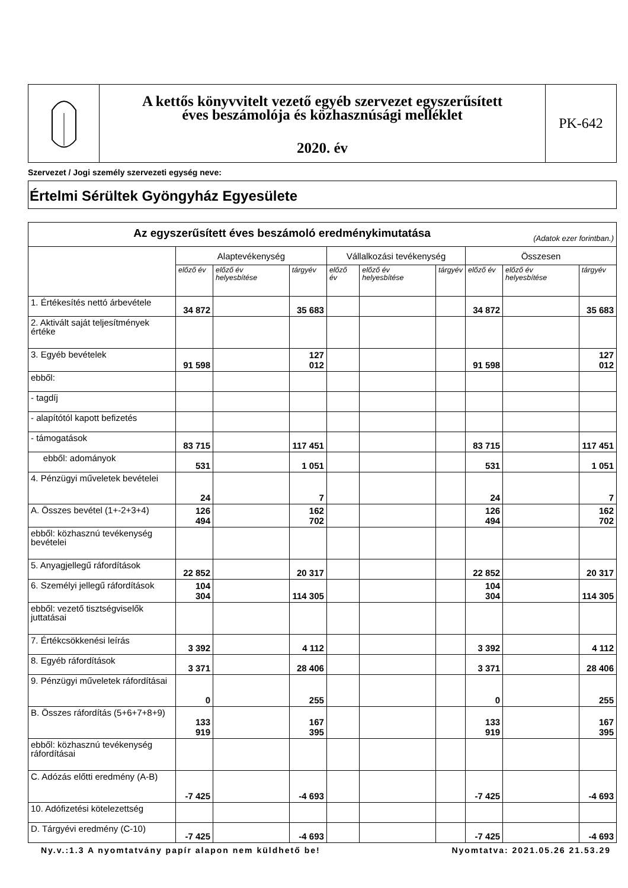A kettős könyvvitelt vezető egyéb szervezet egyszerűsített
éves beszámolója és közhasznúsági melléklet
2020. év
PK-642
Szervezet / Jogi személy szervezeti egység neve:
Értelmi Sérültek Gyöngyház Egyesülete
| Az egyszerűsített éves beszámoló eredménykimutatása (Adatok ezer forintban.) | | | | | | | | | |
| --- | --- | --- | --- | --- | --- | --- | --- | --- | --- |
| | Alaptevékenység | | | Vállalkozási tevékenység | | | Összesen | | |
| | előző év | előző év helyesbítése | tárgyév | előző év | előző év helyesbítése | tárgyév | előző év | előző év helyesbítése | tárgyév |
| 1. Értékesítés nettó árbevétele | 34 872 | | 35 683 | | | | 34 872 | | 35 683 |
| 2. Aktivált saját teljesítmények értéke | | | | | | | | | |
| 3. Egyéb bevételek | 91 598 | | 127 012 | | | | 91 598 | | 127 012 |
| ebből: | | | | | | | | | |
| - tagdíj | | | | | | | | | |
| - alapítótól kapott befizetés | | | | | | | | | |
| - támogatások | 83 715 | | 117 451 | | | | 83 715 | | 117 451 |
| ebből: adományok | 531 | | 1 051 | | | | 531 | | 1 051 |
| 4. Pénzügyi műveletek bevételei | 24 | | 7 | | | | 24 | | 7 |
| A. Összes bevétel (1+-2+3+4) | 126 494 | | 162 702 | | | | 126 494 | | 162 702 |
| ebből: közhasznú tevékenység bevételei | | | | | | | | | |
| 5. Anyagjellegű ráfordítások | 22 852 | | 20 317 | | | | 22 852 | | 20 317 |
| 6. Személyi jellegű ráfordítások | 104 304 | | 114 305 | | | | 104 304 | | 114 305 |
| ebből: vezető tisztségviselők juttatásai | | | | | | | | | |
| 7. Értékcsökkenési leírás | 3 392 | | 4 112 | | | | 3 392 | | 4 112 |
| 8. Egyéb ráfordítások | 3 371 | | 28 406 | | | | 3 371 | | 28 406 |
| 9. Pénzügyi műveletek ráfordításai | 0 | | 255 | | | | 0 | | 255 |
| B. Összes ráfordítás (5+6+7+8+9) | 133 919 | | 167 395 | | | | 133 919 | | 167 395 |
| ebből: közhasznú tevékenység ráfordításai | | | | | | | | | |
| C. Adózás előtti eredmény (A-B) | -7 425 | | -4 693 | | | | -7 425 | | -4 693 |
| 10. Adófizetési kötelezettség | | | | | | | | | |
| D. Tárgyévi eredmény (C-10) | -7 425 | | -4 693 | | | | -7 425 | | -4 693 |
Ny.v.:1.3 A nyomtatvány papír alapon nem küldhető be! Nyomtatva: 2021.05.26 21.53.29